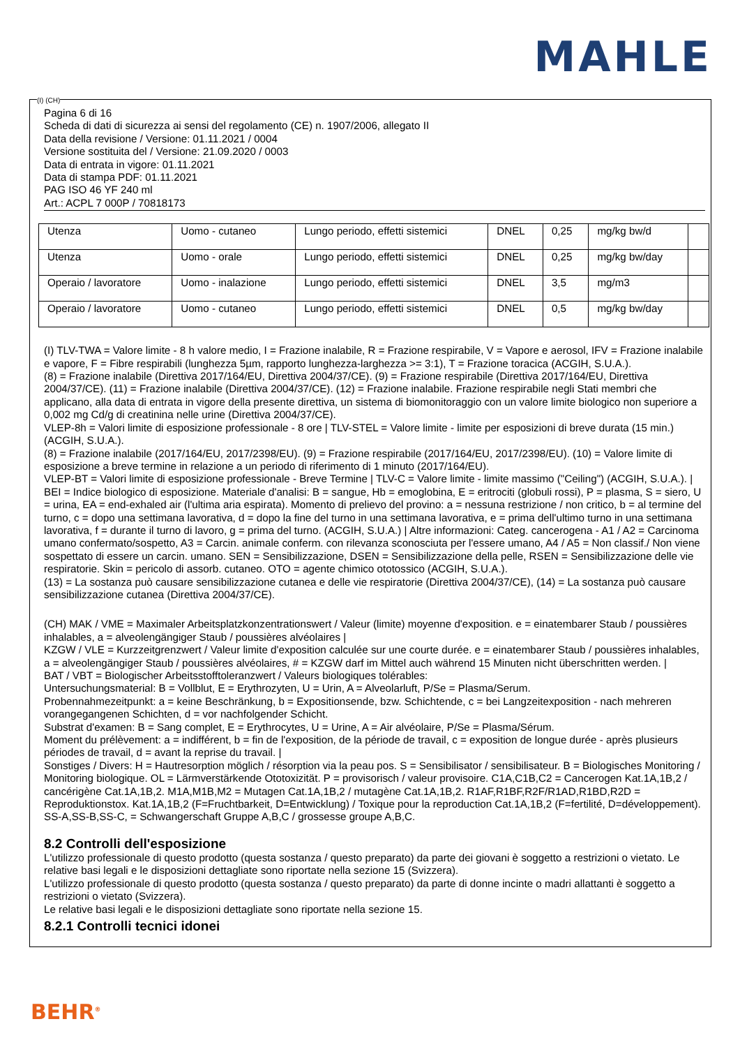MAHLE
(I) (CH)
Pagina 6 di 16
Scheda di dati di sicurezza ai sensi del regolamento (CE) n. 1907/2006, allegato II
Data della revisione / Versione: 01.11.2021 / 0004
Versione sostituita del / Versione: 21.09.2020 / 0003
Data di entrata in vigore: 01.11.2021
Data di stampa PDF: 01.11.2021
PAG ISO 46 YF 240 ml
Art.: ACPL 7 000P / 70818173
| Utenza | Uomo - cutaneo | Lungo periodo, effetti sistemici | DNEL | 0,25 | mg/kg bw/d | |
| Utenza | Uomo - orale | Lungo periodo, effetti sistemici | DNEL | 0,25 | mg/kg bw/day | |
| Operaio / lavoratore | Uomo - inalazione | Lungo periodo, effetti sistemici | DNEL | 3,5 | mg/m3 | |
| Operaio / lavoratore | Uomo - cutaneo | Lungo periodo, effetti sistemici | DNEL | 0,5 | mg/kg bw/day | |
(I) TLV-TWA = Valore limite - 8 h valore medio, I = Frazione inalabile, R = Frazione respirabile, V = Vapore e aerosol, IFV = Frazione inalabile e vapore, F = Fibre respirabili (lunghezza 5µm, rapporto lunghezza-larghezza >= 3:1), T = Frazione toracica (ACGIH, S.U.A.).
(8) = Frazione inalabile (Direttiva 2017/164/EU, Direttiva 2004/37/CE). (9) = Frazione respirabile (Direttiva 2017/164/EU, Direttiva 2004/37/CE). (11) = Frazione inalabile (Direttiva 2004/37/CE). (12) = Frazione inalabile. Frazione respirabile negli Stati membri che applicano, alla data di entrata in vigore della presente direttiva, un sistema di biomonitoraggio con un valore limite biologico non superiore a 0,002 mg Cd/g di creatinina nelle urine (Direttiva 2004/37/CE).
VLEP-8h = Valori limite di esposizione professionale - 8 ore | TLV-STEL = Valore limite - limite per esposizioni di breve durata (15 min.) (ACGIH, S.U.A.).
(8) = Frazione inalabile (2017/164/EU, 2017/2398/EU). (9) = Frazione respirabile (2017/164/EU, 2017/2398/EU). (10) = Valore limite di esposizione a breve termine in relazione a un periodo di riferimento di 1 minuto (2017/164/EU).
VLEP-BT = Valori limite di esposizione professionale - Breve Termine | TLV-C = Valore limite - limite massimo ("Ceiling") (ACGIH, S.U.A.). | BEI = Indice biologico di esposizione. Materiale d'analisi: B = sangue, Hb = emoglobina, E = eritrociti (globuli rossi), P = plasma, S = siero, U = urina, EA = end-exhaled air (l'ultima aria espirata). Momento di prelievo del provino: a = nessuna restrizione / non critico, b = al termine del turno, c = dopo una settimana lavorativa, d = dopo la fine del turno in una settimana lavorativa, e = prima dell'ultimo turno in una settimana lavorativa, f = durante il turno di lavoro, g = prima del turno. (ACGIH, S.U.A.) | Altre informazioni: Categ. cancerogena - A1 / A2 = Carcinoma umano confermato/sospetto, A3 = Carcin. animale conferm. con rilevanza sconosciuta per l'essere umano, A4 / A5 = Non classif./ Non viene sospettato di essere un carcin. umano. SEN = Sensibilizzazione, DSEN = Sensibilizzazione della pelle, RSEN = Sensibilizzazione delle vie respiratorie. Skin = pericolo di assorb. cutaneo. OTO = agente chimico ototossico (ACGIH, S.U.A.).
(13) = La sostanza può causare sensibilizzazione cutanea e delle vie respiratorie (Direttiva 2004/37/CE), (14) = La sostanza può causare sensibilizzazione cutanea (Direttiva 2004/37/CE).
(CH) MAK / VME = Maximaler Arbeitsplatzkonzentrationswert / Valeur (limite) moyenne d'exposition. e = einatembarer Staub / poussières inhalables, a = alveolengängiger Staub / poussières alvéolaires |
KZGW / VLE = Kurzzeitgrenzwert / Valeur limite d'exposition calculée sur une courte durée. e = einatembarer Staub / poussières inhalables, a = alveolengängiger Staub / poussières alvéolaires, # = KZGW darf im Mittel auch während 15 Minuten nicht überschritten werden. |
BAT / VBT = Biologischer Arbeitsstofftoleranzwert / Valeurs biologiques tolérables:
Untersuchungsmaterial: B = Vollblut, E = Erythrozyten, U = Urin, A = Alveolarluft, P/Se = Plasma/Serum.
Probennahmezeitpunkt: a = keine Beschränkung, b = Expositionsende, bzw. Schichtende, c = bei Langzeitexposition - nach mehreren vorangegangenen Schichten, d = vor nachfolgender Schicht.
Substrat d'examen: B = Sang complet, E = Erythrocytes, U = Urine, A = Air alvéolaire, P/Se = Plasma/Sérum.
Moment du prélèvement: a = indifférent, b = fin de l'exposition, de la période de travail, c = exposition de longue durée - après plusieurs périodes de travail, d = avant la reprise du travail. |
Sonstiges / Divers: H = Hautresorption möglich / résorption via la peau pos. S = Sensibilisator / sensibilisateur. B = Biologisches Monitoring / Monitoring biologique. OL = Lärmverstärkende Ototoxizität. P = provisorisch / valeur provisoire. C1A,C1B,C2 = Cancerogen Kat.1A,1B,2 / cancérigène Cat.1A,1B,2. M1A,M1B,M2 = Mutagen Cat.1A,1B,2 / mutagène Cat.1A,1B,2. R1AF,R1BF,R2F/R1AD,R1BD,R2D = Reproduktionstox. Kat.1A,1B,2 (F=Fruchtbarkeit, D=Entwicklung) / Toxique pour la reproduction Cat.1A,1B,2 (F=fertilité, D=développement). SS-A,SS-B,SS-C, = Schwangerschaft Gruppe A,B,C / grossesse groupe A,B,C.
8.2 Controlli dell'esposizione
L'utilizzo professionale di questo prodotto (questa sostanza / questo preparato) da parte dei giovani è soggetto a restrizioni o vietato. Le relative basi legali e le disposizioni dettagliate sono riportate nella sezione 15 (Svizzera).
L'utilizzo professionale di questo prodotto (questa sostanza / questo preparato) da parte di donne incinte o madri allattanti è soggetto a restrizioni o vietato (Svizzera).
Le relative basi legali e le disposizioni dettagliate sono riportate nella sezione 15.
8.2.1 Controlli tecnici idonei
BEHR<sup>®</sup>